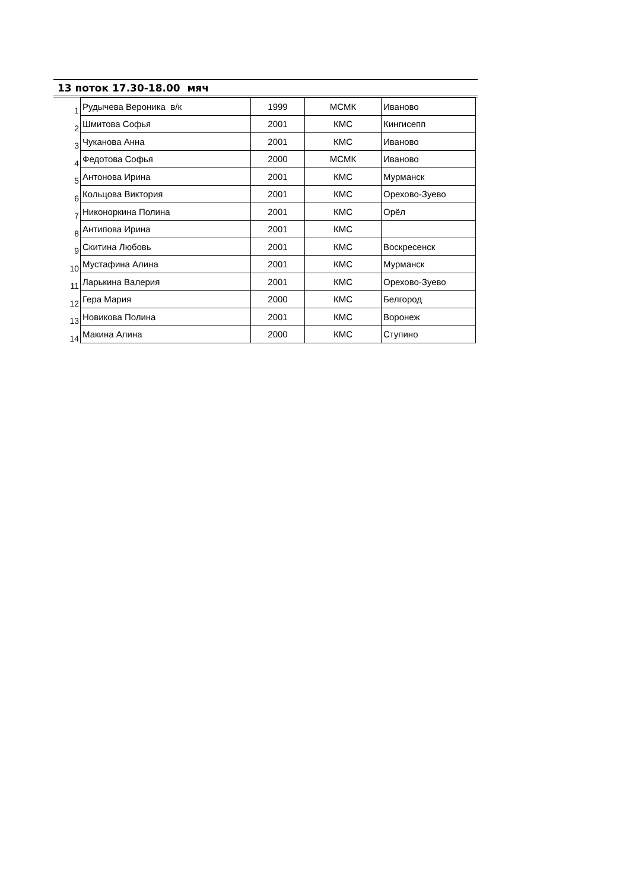13 поток 17.30-18.00 мяч
| 1 | Рудычева Вероника в/к | 1999 | МСМК | Иваново |
| 2 | Шмитова Софья | 2001 | КМС | Кингисепп |
| 3 | Чуканова Анна | 2001 | КМС | Иваново |
| 4 | Федотова Софья | 2000 | МСМК | Иваново |
| 5 | Антонова Ирина | 2001 | КМС | Мурманск |
| 6 | Кольцова Виктория | 2001 | КМС | Орехово-Зуево |
| 7 | Никоноркина Полина | 2001 | КМС | Орёл |
| 8 | Антипова Ирина | 2001 | КМС | |
| 9 | Скитина Любовь | 2001 | КМС | Воскресенск |
| 10 | Мустафина Алина | 2001 | КМС | Мурманск |
| 11 | Ларькина Валерия | 2001 | КМС | Орехово-Зуево |
| 12 | Гера Мария | 2000 | КМС | Белгород |
| 13 | Новикова Полина | 2001 | КМС | Воронеж |
| 14 | Макина Алина | 2000 | КМС | Ступино |